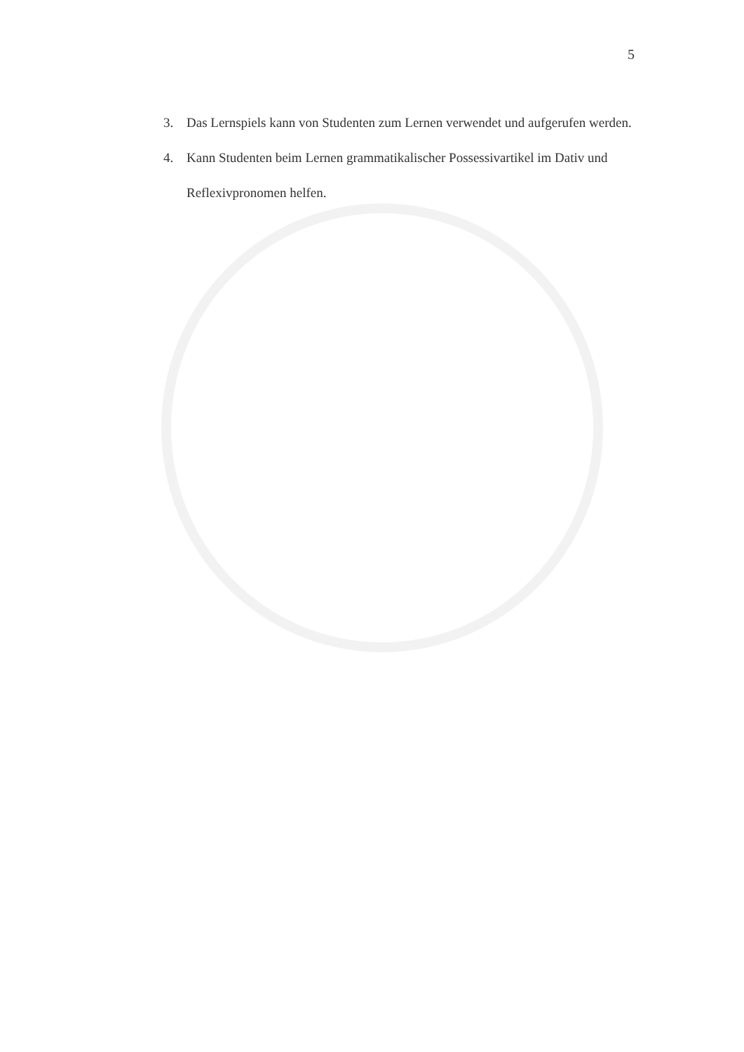5
3. Das Lernspiels kann von Studenten zum Lernen verwendet und aufgerufen werden.
4. Kann Studenten beim Lernen grammatikalischer Possessivartikel im Dativ und Reflexivpronomen helfen.